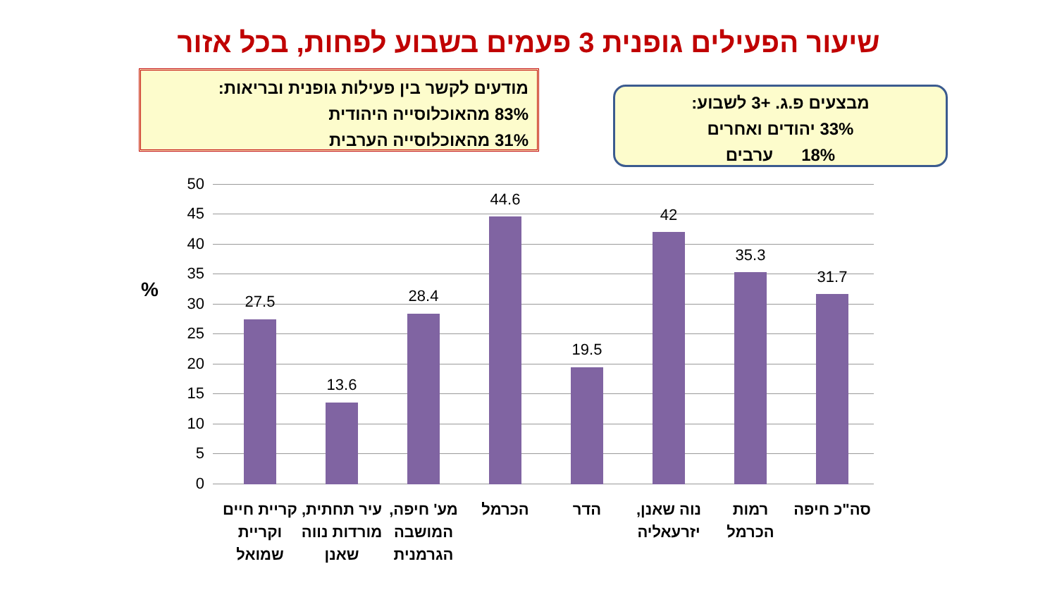שיעור הפעילים גופנית 3 פעמים בשבוע לפחות, בכל אזור
מודעים לקשר בין פעילות גופנית ובריאות:
83% מהאוכלוסייה היהודית
31% מהאוכלוסייה הערבית
מבצעים פ.ג. +3 לשבוע:
33% יהודים ואחרים
18% ערבים
%
50
45
40
35
30
25
20
15
10
5
0
27.5
13.6
28.4
44.6
19.5
42
35.3
31.7
קריית חיים וקריית שמואל
עיר תחתית, מורדות נווה שאנן
מע' חיפה, המושבה הגרמנית
הכרמל הדר
נוה שאנן, יזרעאליה
רמות הכרמל
סה"כ חיפה